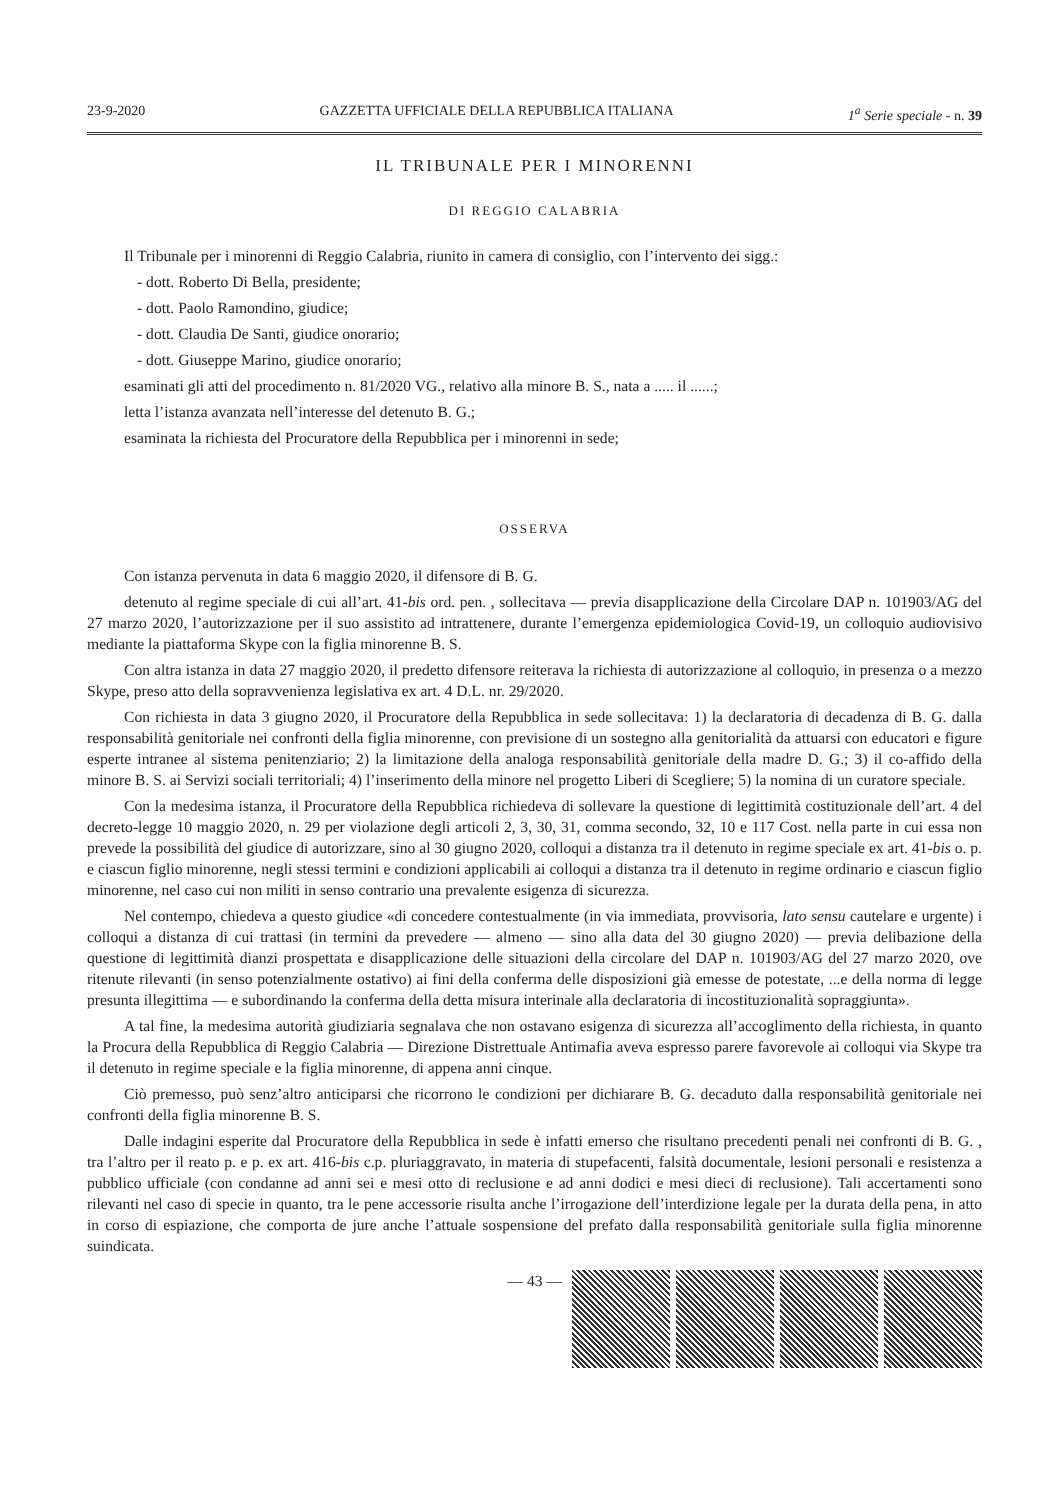23-9-2020 GAZZETTA UFFICIALE DELLA REPUBBLICA ITALIANA 1<sup>a</sup> Serie speciale - n. 39
IL TRIBUNALE PER I MINORENNI
DI REGGIO CALABRIA
Il Tribunale per i minorenni di Reggio Calabria, riunito in camera di consiglio, con l’intervento dei sigg.:
- dott. Roberto Di Bella, presidente;
- dott. Paolo Ramondino, giudice;
- dott. Claudia De Santi, giudice onorario;
- dott. Giuseppe Marino, giudice onorario;
esaminati gli atti del procedimento n. 81/2020 VG., relativo alla minore B. S., nata a ..... il ......;
letta l’istanza avanzata nell’interesse del detenuto B. G.;
esaminata la richiesta del Procuratore della Repubblica per i minorenni in sede;
OSSERVA
Con istanza pervenuta in data 6 maggio 2020, il difensore di B. G.
detenuto al regime speciale di cui all’art. 41-bis ord. pen. , sollecitava — previa disapplicazione della Circolare DAP n. 101903/AG del 27 marzo 2020, l’autorizzazione per il suo assistito ad intrattenere, durante l’emergenza epidemiologica Covid-19, un colloquio audiovisivo mediante la piattaforma Skype con la figlia minorenne B. S.
Con altra istanza in data 27 maggio 2020, il predetto difensore reiterava la richiesta di autorizzazione al colloquio, in presenza o a mezzo Skype, preso atto della sopravvenienza legislativa ex art. 4 D.L. nr. 29/2020.
Con richiesta in data 3 giugno 2020, il Procuratore della Repubblica in sede sollecitava: 1) la declaratoria di decadenza di B. G. dalla responsabilità genitoriale nei confronti della figlia minorenne, con previsione di un sostegno alla genitorialità da attuarsi con educatori e figure esperte intranee al sistema penitenziario; 2) la limitazione della analoga responsabilità genitoriale della madre D. G.; 3) il co-affido della minore B. S. ai Servizi sociali territoriali; 4) l’inserimento della minore nel progetto Liberi di Scegliere; 5) la nomina di un curatore speciale.
Con la medesima istanza, il Procuratore della Repubblica richiedeva di sollevare la questione di legittimità costituzionale dell’art. 4 del decreto-legge 10 maggio 2020, n. 29 per violazione degli articoli 2, 3, 30, 31, comma secondo, 32, 10 e 117 Cost. nella parte in cui essa non prevede la possibilità del giudice di autorizzare, sino al 30 giugno 2020, colloqui a distanza tra il detenuto in regime speciale ex art. 41-bis o. p. e ciascun figlio minorenne, negli stessi termini e condizioni applicabili ai colloqui a distanza tra il detenuto in regime ordinario e ciascun figlio minorenne, nel caso cui non militi in senso contrario una prevalente esigenza di sicurezza.
Nel contempo, chiedeva a questo giudice «di concedere contestualmente (in via immediata, provvisoria, lato sensu cautelare e urgente) i colloqui a distanza di cui trattasi (in termini da prevedere — almeno — sino alla data del 30 giugno 2020) — previa delibazione della questione di legittimità dianzi prospettata e disapplicazione delle situazioni della circolare del DAP n. 101903/AG del 27 marzo 2020, ove ritenute rilevanti (in senso potenzialmente ostativo) ai fini della conferma delle disposizioni già emesse de potestate, ...e della norma di legge presunta illegittima — e subordinando la conferma della detta misura interinale alla declaratoria di incostituzionalità sopraggiunta».
A tal fine, la medesima autorità giudiziaria segnalava che non ostavano esigenza di sicurezza all’accoglimento della richiesta, in quanto la Procura della Repubblica di Reggio Calabria — Direzione Distrettuale Antimafia aveva espresso parere favorevole ai colloqui via Skype tra il detenuto in regime speciale e la figlia minorenne, di appena anni cinque.
Ciò premesso, può senz’altro anticiparsi che ricorrono le condizioni per dichiarare B. G. decaduto dalla responsabilità genitoriale nei confronti della figlia minorenne B. S.
Dalle indagini esperite dal Procuratore della Repubblica in sede è infatti emerso che risultano precedenti penali nei confronti di B. G. , tra l’altro per il reato p. e p. ex art. 416-bis c.p. pluriaggravato, in materia di stupefacenti, falsità documentale, lesioni personali e resistenza a pubblico ufficiale (con condanne ad anni sei e mesi otto di reclusione e ad anni dodici e mesi dieci di reclusione). Tali accertamenti sono rilevanti nel caso di specie in quanto, tra le pene accessorie risulta anche l’irrogazione dell’interdizione legale per la durata della pena, in atto in corso di espiazione, che comporta de jure anche l’attuale sospensione del prefato dalla responsabilità genitoriale sulla figlia minorenne suindicata.
— 43 —